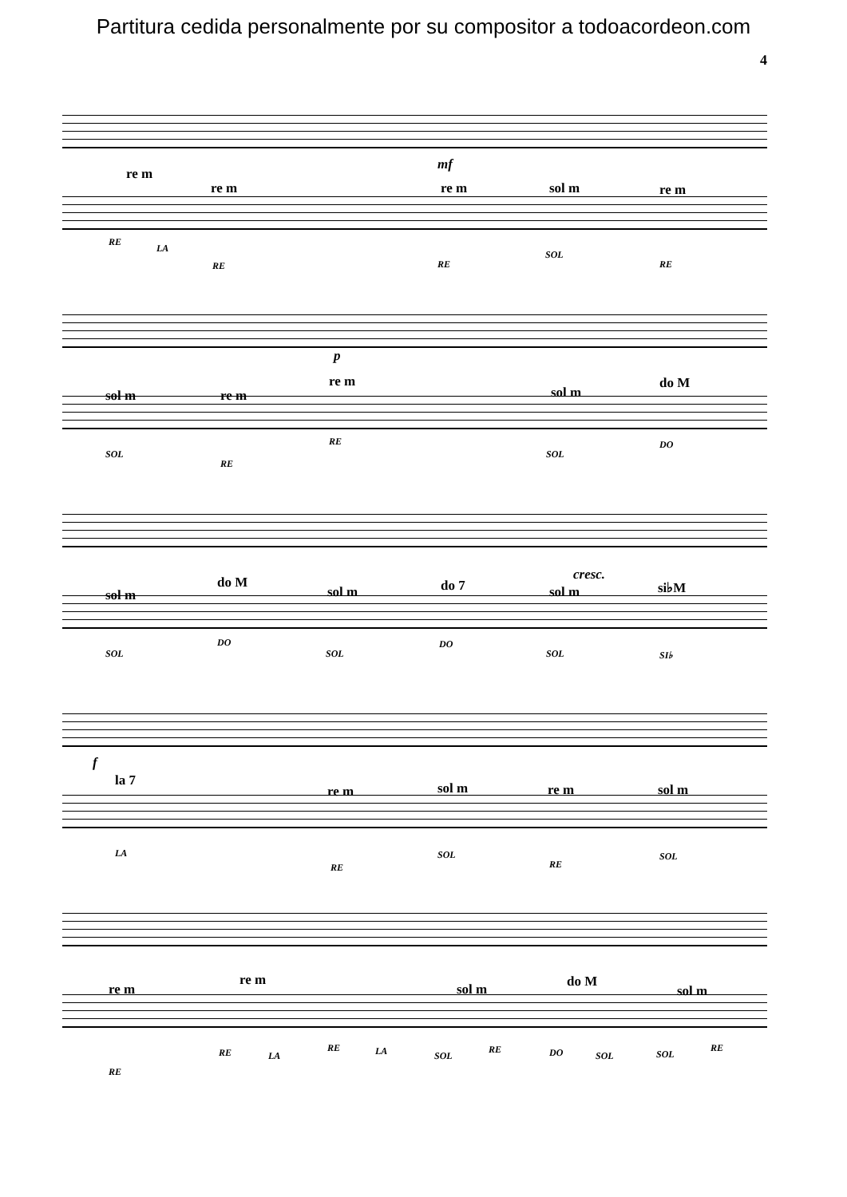Partitura cedida personalmente por su compositor a todoacordeon.com
4
mf
re m
re m re m sol m re m
RE
LA
RE RE
SOL
RE
p
sol m re m
re m
sol m
do M
SOL
RE
RE
SOL
DO
cresc.
sol m
do M
sol m do 7 sol m si♭M
SOL
DO
SOL
DO
SOL SI♭
f
la 7
re m sol m re m sol m
LA
RE
SOL
RE
SOL
re m
re m
sol m do M
sol m
RE
RE LA
RE LA SOL
RE DO SOL SOL
RE